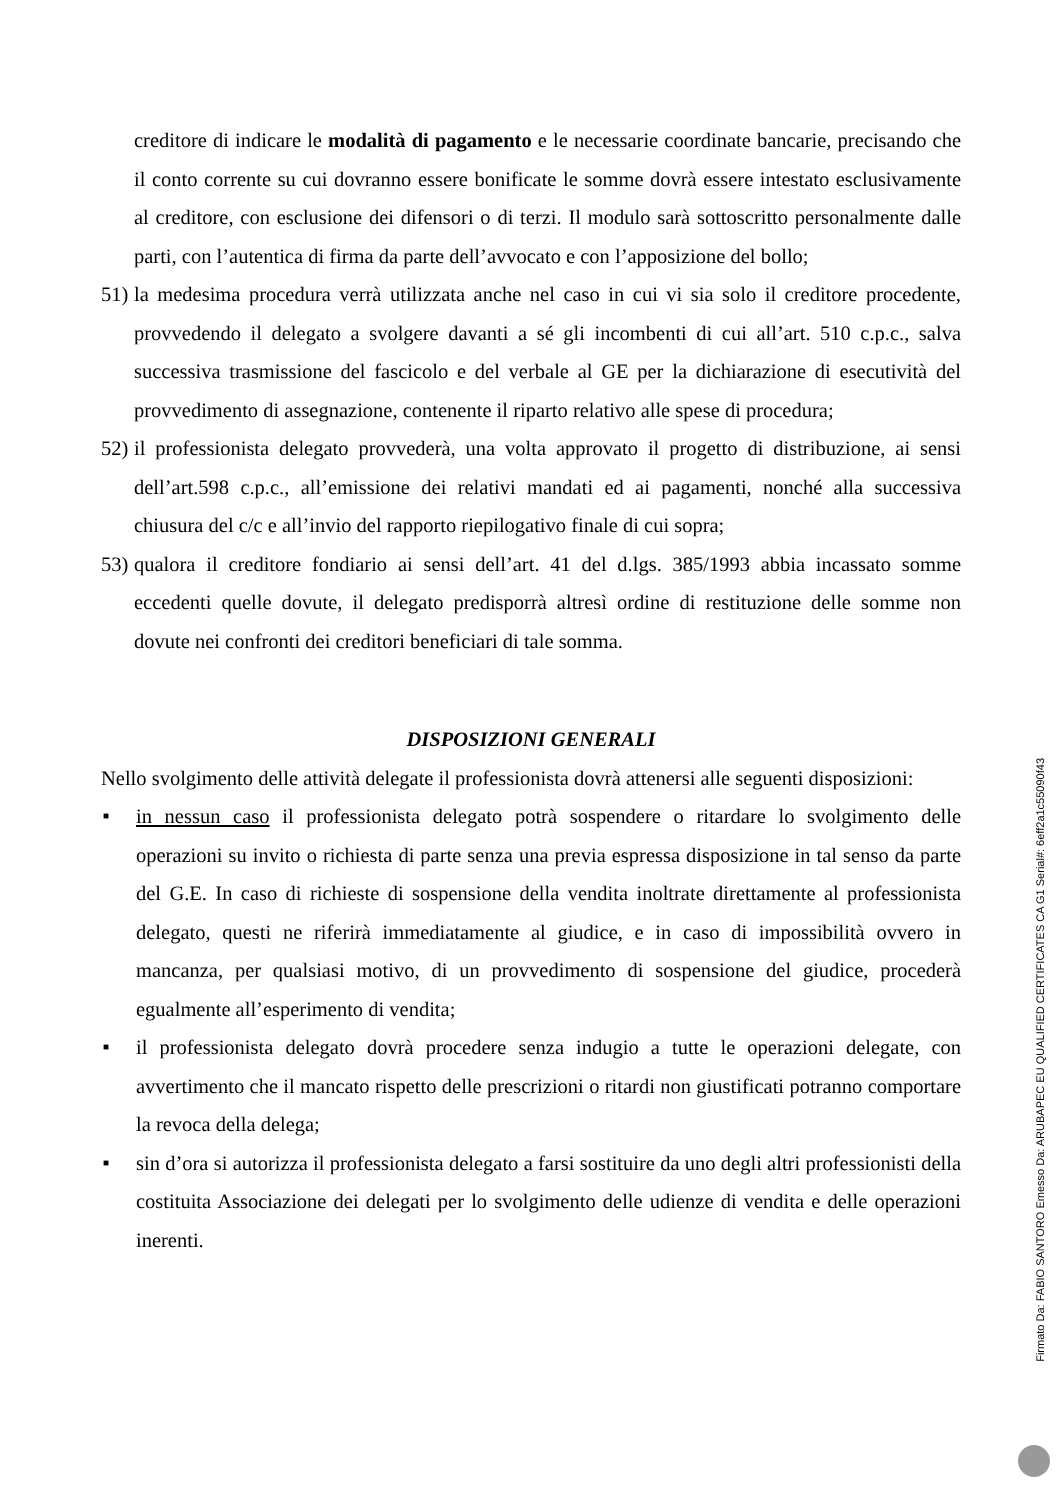creditore di indicare le modalità di pagamento e le necessarie coordinate bancarie, precisando che il conto corrente su cui dovranno essere bonificate le somme dovrà essere intestato esclusivamente al creditore, con esclusione dei difensori o di terzi. Il modulo sarà sottoscritto personalmente dalle parti, con l’autentica di firma da parte dell’avvocato e con l’apposizione del bollo;
51)
la medesima procedura verrà utilizzata anche nel caso in cui vi sia solo il creditore procedente, provvedendo il delegato a svolgere davanti a sé gli incombenti di cui all’art. 510 c.p.c., salva successiva trasmissione del fascicolo e del verbale al GE per la dichiarazione di esecutività del provvedimento di assegnazione, contenente il riparto relativo alle spese di procedura;
52)
il professionista delegato provvederà, una volta approvato il progetto di distribuzione, ai sensi dell’art.598 c.p.c., all’emissione dei relativi mandati ed ai pagamenti, nonché alla successiva chiusura del c/c e all’invio del rapporto riepilogativo finale di cui sopra;
53)
qualora il creditore fondiario ai sensi dell’art. 41 del d.lgs. 385/1993 abbia incassato somme eccedenti quelle dovute, il delegato predisporrà altresì ordine di restituzione delle somme non dovute nei confronti dei creditori beneficiari di tale somma.
DISPOSIZIONI GENERALI
Nello svolgimento delle attività delegate il professionista dovrà attenersi alle seguenti disposizioni:
■
in nessun caso il professionista delegato potrà sospendere o ritardare lo svolgimento delle operazioni su invito o richiesta di parte senza una previa espressa disposizione in tal senso da parte del G.E. In caso di richieste di sospensione della vendita inoltrate direttamente al professionista delegato, questi ne riferirà immediatamente al giudice, e in caso di impossibilità ovvero in mancanza, per qualsiasi motivo, di un provvedimento di sospensione del giudice, procederà egualmente all’esperimento di vendita;
■
il professionista delegato dovrà procedere senza indugio a tutte le operazioni delegate, con avvertimento che il mancato rispetto delle prescrizioni o ritardi non giustificati potranno comportare la revoca della delega;
■
sin d’ora si autorizza il professionista delegato a farsi sostituire da uno degli altri professionisti della costituita Associazione dei delegati per lo svolgimento delle udienze di vendita e delle operazioni inerenti.
Firmato Da: FABIO SANTORO Emesso Da: ARUBAPEC EU QUALIFIED CERTIFICATES CA G1 Serial#: 6eff2a1c55090f43